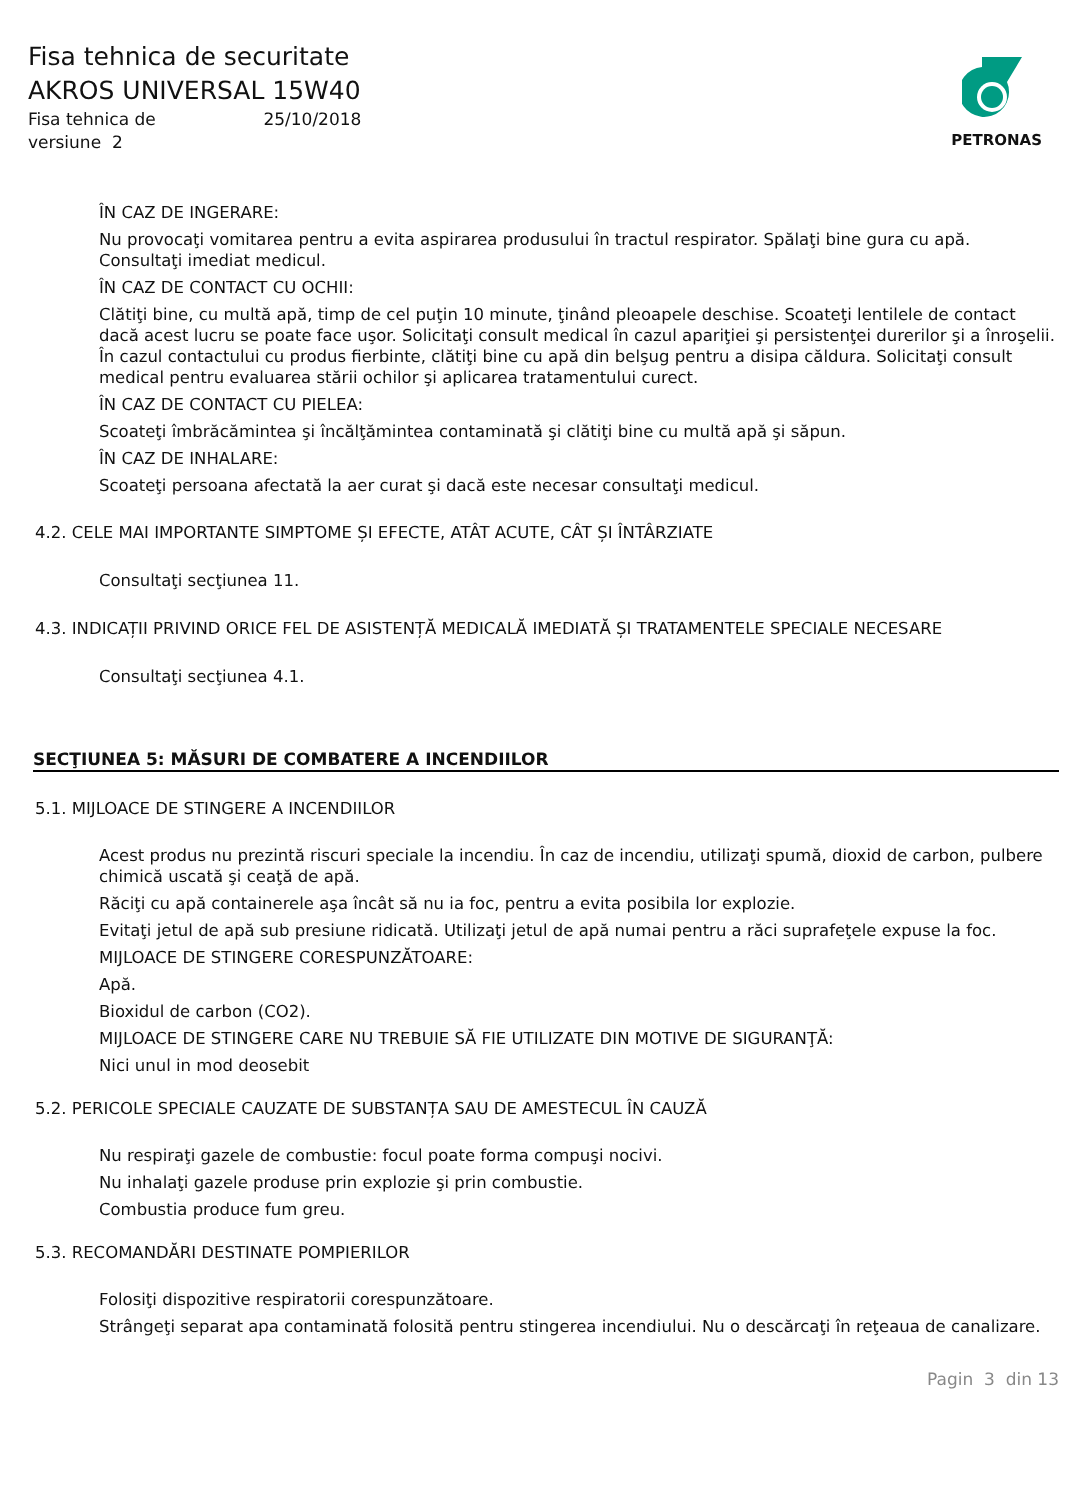PETRONAS
Fisa tehnica de securitate
AKROS UNIVERSAL 15W40
Fisa tehnica de 25/10/2018
versiune 2
ÎN CAZ DE INGERARE:
Nu provocaţi vomitarea pentru a evita aspirarea produsului în tractul respirator. Spălaţi bine gura cu apă.
Consultaţi imediat medicul.
ÎN CAZ DE CONTACT CU OCHII:
Clătiţi bine, cu multă apă, timp de cel puţin 10 minute, ţinând pleoapele deschise. Scoateţi lentilele de contact dacă acest lucru se poate face uşor. Solicitaţi consult medical în cazul apariţiei şi persistenţei durerilor şi a înroşelii. În cazul contactului cu produs fierbinte, clătiţi bine cu apă din belşug pentru a disipa căldura. Solicitaţi consult medical pentru evaluarea stării ochilor şi aplicarea tratamentului curect.
ÎN CAZ DE CONTACT CU PIELEA:
Scoateţi îmbrăcămintea şi încălţămintea contaminată şi clătiţi bine cu multă apă şi săpun.
ÎN CAZ DE INHALARE:
Scoateţi persoana afectată la aer curat şi dacă este necesar consultaţi medicul.
4.2. CELE MAI IMPORTANTE SIMPTOME ȘI EFECTE, ATÂT ACUTE, CÂT ȘI ÎNTÂRZIATE
Consultaţi secţiunea 11.
4.3. INDICAȚII PRIVIND ORICE FEL DE ASISTENȚĂ MEDICALĂ IMEDIATĂ ȘI TRATAMENTELE SPECIALE NECESARE
Consultaţi secţiunea 4.1.
SECŢIUNEA 5: MĂSURI DE COMBATERE A INCENDIILOR
5.1. MIJLOACE DE STINGERE A INCENDIILOR
Acest produs nu prezintă riscuri speciale la incendiu. În caz de incendiu, utilizaţi spumă, dioxid de carbon, pulbere chimică uscată şi ceaţă de apă.
Răciţi cu apă containerele aşa încât să nu ia foc, pentru a evita posibila lor explozie.
Evitaţi jetul de apă sub presiune ridicată. Utilizaţi jetul de apă numai pentru a răci suprafeţele expuse la foc.
MIJLOACE DE STINGERE CORESPUNZĂTOARE:
Apă.
Bioxidul de carbon (CO2).
MIJLOACE DE STINGERE CARE NU TREBUIE SĂ FIE UTILIZATE DIN MOTIVE DE SIGURANŢĂ:
Nici unul in mod deosebit
5.2. PERICOLE SPECIALE CAUZATE DE SUBSTANȚA SAU DE AMESTECUL ÎN CAUZĂ
Nu respiraţi gazele de combustie: focul poate forma compuşi nocivi.
Nu inhalaţi gazele produse prin explozie şi prin combustie.
Combustia produce fum greu.
5.3. RECOMANDĂRI DESTINATE POMPIERILOR
Folosiţi dispozitive respiratorii corespunzătoare.
Strângeţi separat apa contaminată folosită pentru stingerea incendiului. Nu o descărcaţi în reţeaua de canalizare.
Pagin 3 din 13